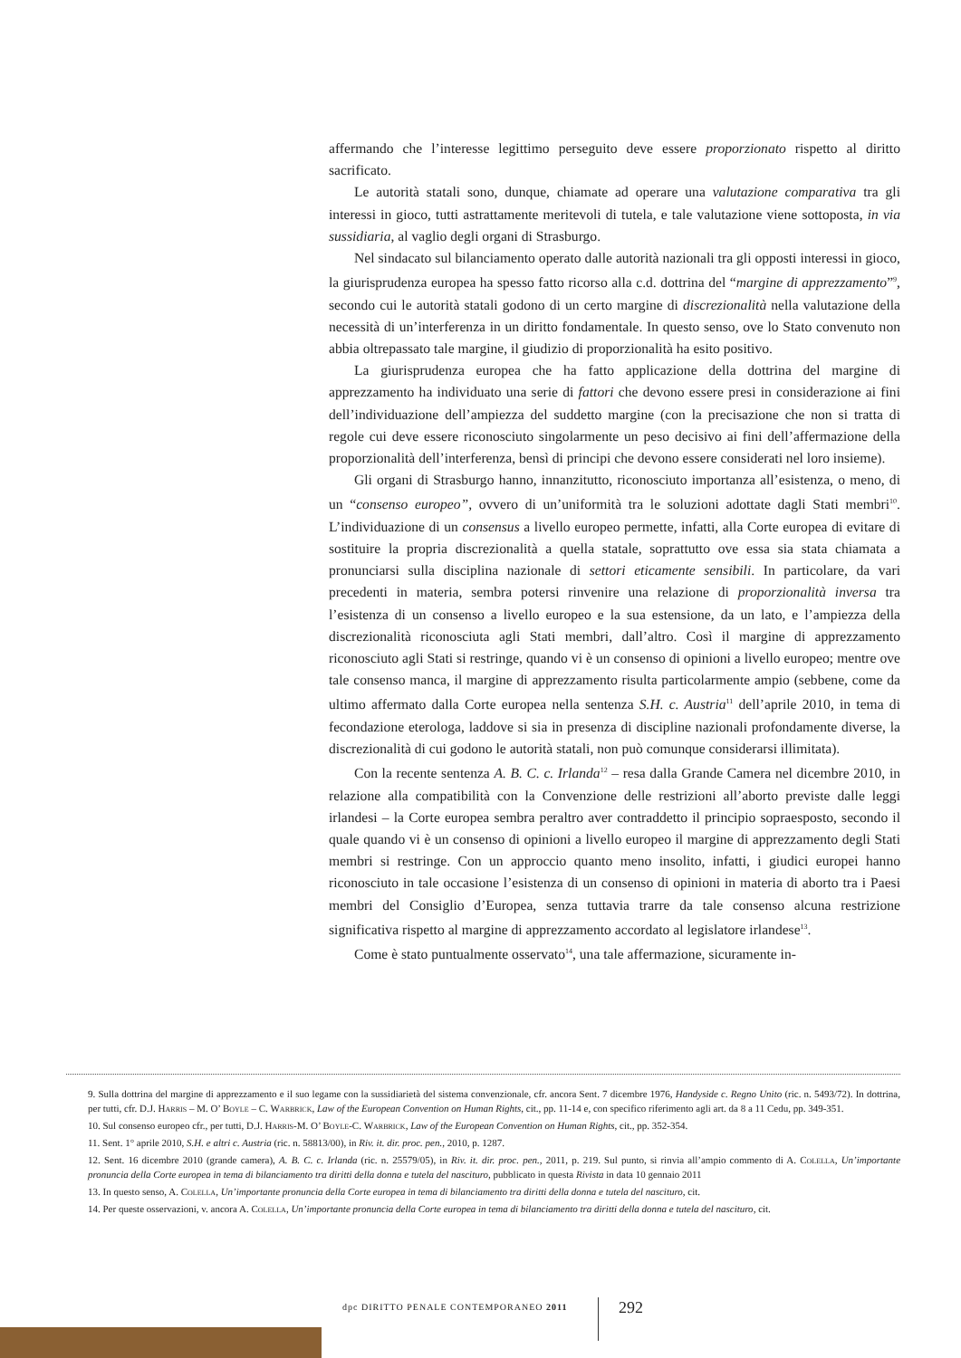affermando che l’interesse legittimo perseguito deve essere proporzionato rispetto al diritto sacrificato.
Le autorità statali sono, dunque, chiamate ad operare una valutazione comparativa tra gli interessi in gioco, tutti astrattamente meritevoli di tutela, e tale valutazione viene sottoposta, in via sussidiaria, al vaglio degli organi di Strasburgo.
Nel sindacato sul bilanciamento operato dalle autorità nazionali tra gli opposti interessi in gioco, la giurisprudenza europea ha spesso fatto ricorso alla c.d. dottrina del “margine di apprezzamento”<sup>9</sup>, secondo cui le autorità statali godono di un certo margine di discrezionalità nella valutazione della necessità di un’interferenza in un diritto fondamentale. In questo senso, ove lo Stato convenuto non abbia oltrepassato tale margine, il giudizio di proporzionalità ha esito positivo.
La giurisprudenza europea che ha fatto applicazione della dottrina del margine di apprezzamento ha individuato una serie di fattori che devono essere presi in considerazione ai fini dell’individuazione dell’ampiezza del suddetto margine (con la precisazione che non si tratta di regole cui deve essere riconosciuto singolarmente un peso decisivo ai fini dell’affermazione della proporzionalità dell’interferenza, bensì di principi che devono essere considerati nel loro insieme).
Gli organi di Strasburgo hanno, innanzitutto, riconosciuto importanza all’esistenza, o meno, di un “consenso europeo”, ovvero di un’uniformità tra le soluzioni adottate dagli Stati membri<sup>10</sup>. L’individuazione di un consensus a livello europeo permette, infatti, alla Corte europea di evitare di sostituire la propria discrezionalità a quella statale, soprattutto ove essa sia stata chiamata a pronunciarsi sulla disciplina nazionale di settori eticamente sensibili. In particolare, da vari precedenti in materia, sembra potersi rinvenire una relazione di proporzionalità inversa tra l’esistenza di un consenso a livello europeo e la sua estensione, da un lato, e l’ampiezza della discrezionalità riconosciuta agli Stati membri, dall’altro. Così il margine di apprezzamento riconosciuto agli Stati si restringe, quando vi è un consenso di opinioni a livello europeo; mentre ove tale consenso manca, il margine di apprezzamento risulta particolarmente ampio (sebbene, come da ultimo affermato dalla Corte europea nella sentenza S.H. c. Austria<sup>11</sup> dell’aprile 2010, in tema di fecondazione eterologa, laddove si sia in presenza di discipline nazionali profondamente diverse, la discrezionalità di cui godono le autorità statali, non può comunque considerarsi illimitata).
Con la recente sentenza A. B. C. c. Irlanda<sup>12</sup> – resa dalla Grande Camera nel dicembre 2010, in relazione alla compatibilità con la Convenzione delle restrizioni all’aborto previste dalle leggi irlandesi – la Corte europea sembra peraltro aver contraddetto il principio sopraesposto, secondo il quale quando vi è un consenso di opinioni a livello europeo il margine di apprezzamento degli Stati membri si restringe. Con un approccio quanto meno insolito, infatti, i giudici europei hanno riconosciuto in tale occasione l’esistenza di un consenso di opinioni in materia di aborto tra i Paesi membri del Consiglio d’Europea, senza tuttavia trarre da tale consenso alcuna restrizione significativa rispetto al margine di apprezzamento accordato al legislatore irlandese<sup>13</sup>.
Come è stato puntualmente osservato<sup>14</sup>, una tale affermazione, sicuramente in-
9. Sulla dottrina del margine di apprezzamento e il suo legame con la sussidiarietà del sistema convenzionale, cfr. ancora Sent. 7 dicembre 1976, Handyside c. Regno Unito (ric. n. 5493/72). In dottrina, per tutti, cfr. D.J. Harris – M. O’ Boyle – C. Warbrick, Law of the European Convention on Human Rights, cit., pp. 11-14 e, con specifico riferimento agli art. da 8 a 11 Cedu, pp. 349-351.
10. Sul consenso europeo cfr., per tutti, D.J. Harris-M. O’ Boyle-C. Warbrick, Law of the European Convention on Human Rights, cit., pp. 352-354.
11. Sent. 1° aprile 2010, S.H. e altri c. Austria (ric. n. 58813/00), in Riv. it. dir. proc. pen., 2010, p. 1287.
12. Sent. 16 dicembre 2010 (grande camera), A. B. C. c. Irlanda (ric. n. 25579/05), in Riv. it. dir. proc. pen., 2011, p. 219. Sul punto, si rinvia all’ampio commento di A. Colella, Un’importante pronuncia della Corte europea in tema di bilanciamento tra diritti della donna e tutela del nascituro, pubblicato in questa Rivista in data 10 gennaio 2011
13. In questo senso, A. Colella, Un’importante pronuncia della Corte europea in tema di bilanciamento tra diritti della donna e tutela del nascituro, cit.
14. Per queste osservazioni, v. ancora A. Colella, Un’importante pronuncia della Corte europea in tema di bilanciamento tra diritti della donna e tutela del nascituro, cit.
dpc DIRITTO PENALE CONTEMPORANEO 2011
292